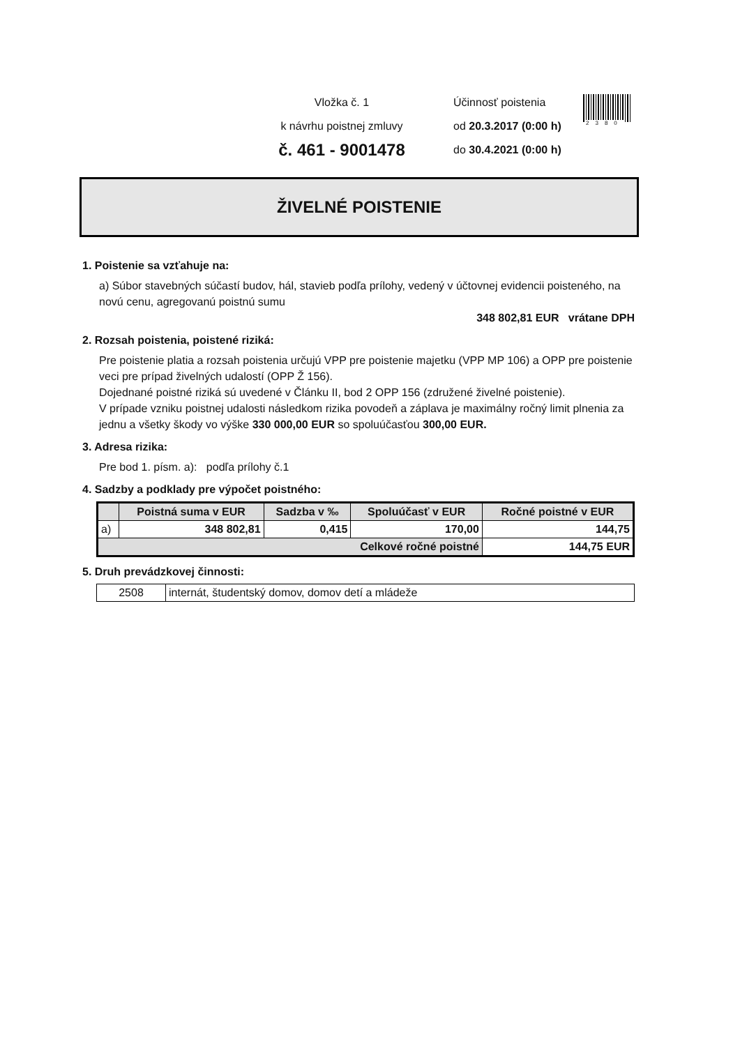Vložka č. 1
k návrhu poistnej zmluvy
č. 461 - 9001478
Účinnosť poistenia
od 20.3.2017 (0:00 h)
do 30.4.2021 (0:00 h)
2380
ŽIVELNÉ POISTENIE
1. Poistenie sa vzťahuje na:
a) Súbor stavebných súčastí budov, hál, stavieb podľa prílohy, vedený v účtovnej evidencii poisteného, na novú cenu, agregovanú poistnú sumu
348 802,81 EUR vrátane DPH
2. Rozsah poistenia, poistené riziká:
Pre poistenie platia a rozsah poistenia určujú VPP pre poistenie majetku (VPP MP 106) a OPP pre poistenie veci pre prípad živelných udalostí (OPP Ž 156).
Dojednané poistné riziká sú uvedené v Článku II, bod 2 OPP 156 (združené živelné poistenie).
V prípade vzniku poistnej udalosti následkom rizika povodeň a záplava je maximálny ročný limit plnenia za jednu a všetky škody vo výške 330 000,00 EUR so spoluúčasťou 300,00 EUR.
3. Adresa rizika:
Pre bod 1. písm. a): podľa prílohy č.1
4. Sadzby a podklady pre výpočet poistného:
| | Poistná suma v EUR | Sadzba v ‰ | Spoluúčasť v EUR | Ročné poistné v EUR |
| --- | --- | --- | --- | --- |
| a) | 348 802,81 | 0,415 | 170,00 | 144,75 |
| Celkové ročné poistné | | | | 144,75 EUR |
5. Druh prevádzkovej činnosti:
| 2508 | internát, študentský domov, domov detí a mládeže |